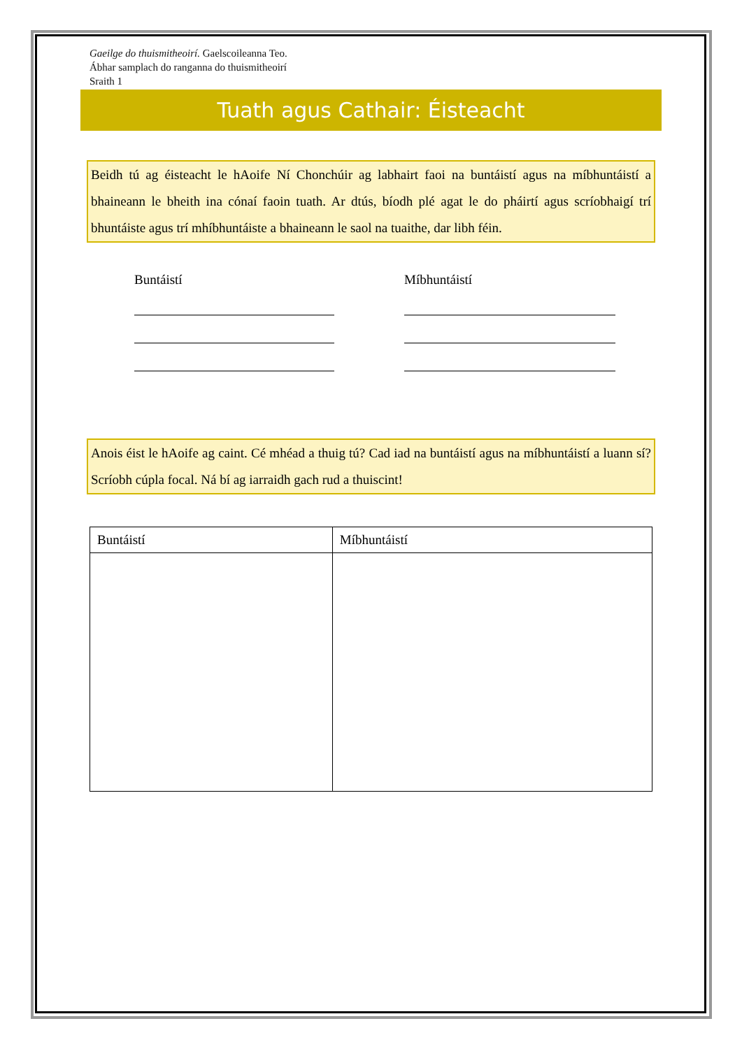Gaeilge do thuismitheoirí. Gaelscoileanna Teo.
Ábhar samplach do ranganna do thuismitheoirí
Sraith 1
Tuath agus Cathair: Éisteacht
Beidh tú ag éisteacht le hAoife Ní Chonchúir ag labhairt faoi na buntáistí agus na míbhuntáistí a bhaineann le bheith ina cónaí faoin tuath. Ar dtús, bíodh plé agat le do pháirtí agus scríobhaigí trí bhuntáiste agus trí mhíbhuntáiste a bhaineann le saol na tuaithe, dar libh féin.
Buntáistí Míbhuntáistí
Anois éist le hAoife ag caint. Cé mhéad a thuig tú? Cad iad na buntáistí agus na míbhuntáistí a luann sí? Scríobh cúpla focal. Ná bí ag iarraidh gach rud a thuiscint!
| Buntáistí | Míbhuntáistí |
| --- | --- |